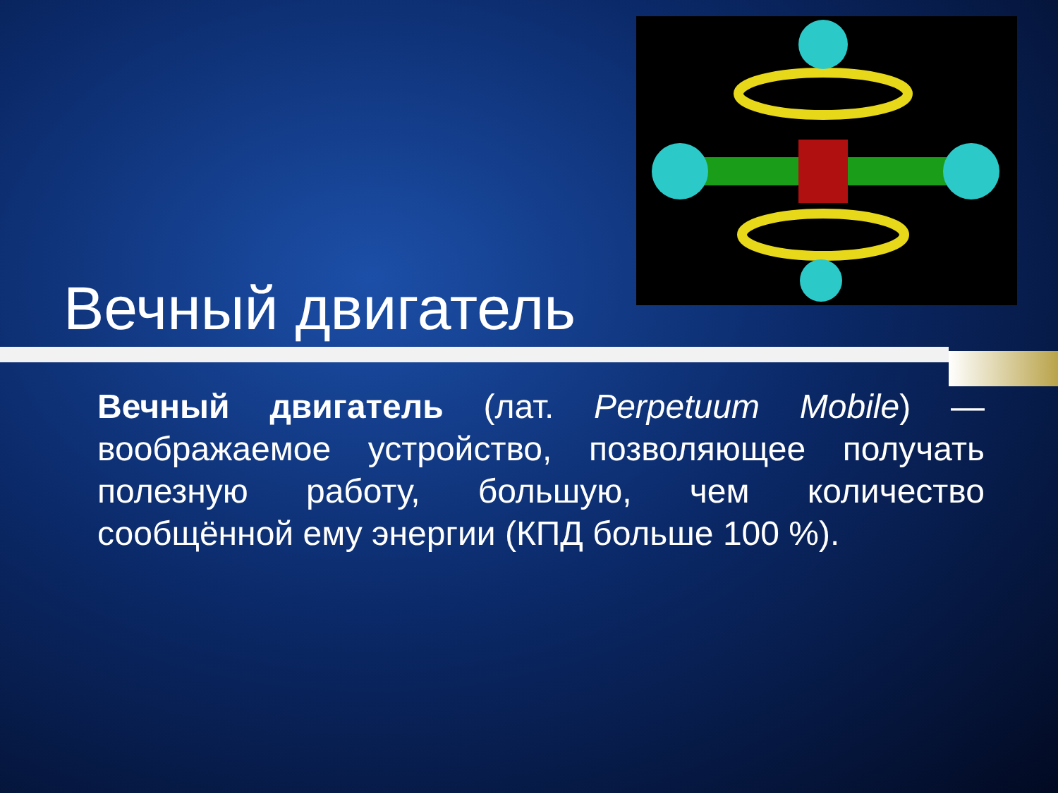Вечный двигатель
Вечный двигатель (лат. Perpetuum Mobile) — воображаемое устройство, позволяющее получать полезную работу, большую, чем количество сообщённой ему энергии (КПД больше 100 %).